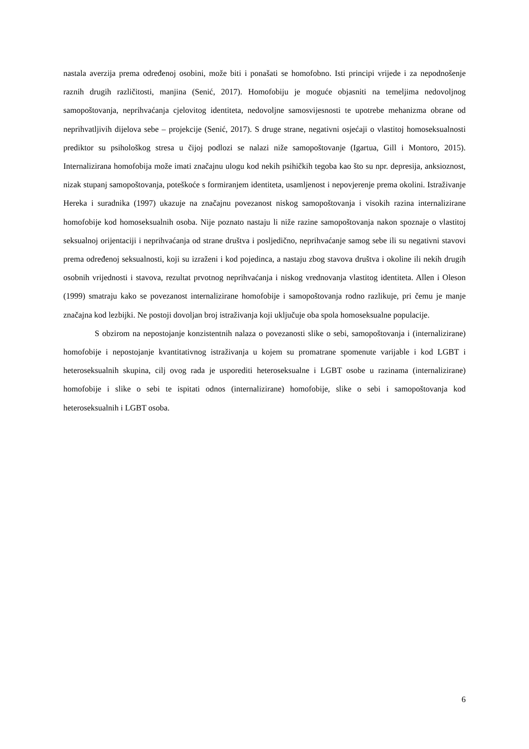nastala averzija prema određenoj osobini, može biti i ponašati se homofobno. Isti principi vrijede i za nepodnošenje raznih drugih različitosti, manjina (Senić, 2017). Homofobiju je moguće objasniti na temeljima nedovoljnog samopoštovanja, neprihvaćanja cjelovitog identiteta, nedovoljne samosvijesnosti te upotrebe mehanizma obrane od neprihvatljivih dijelova sebe – projekcije (Senić, 2017). S druge strane, negativni osjećaji o vlastitoj homoseksualnosti prediktor su psihološkog stresa u čijoj podlozi se nalazi niže samopoštovanje (Igartua, Gill i Montoro, 2015). Internalizirana homofobija može imati značajnu ulogu kod nekih psihičkih tegoba kao što su npr. depresija, anksioznost, nizak stupanj samopoštovanja, poteškoće s formiranjem identiteta, usamljenost i nepovjerenje prema okolini. Istraživanje Hereka i suradnika (1997) ukazuje na značajnu povezanost niskog samopoštovanja i visokih razina internalizirane homofobije kod homoseksualnih osoba. Nije poznato nastaju li niže razine samopoštovanja nakon spoznaje o vlastitoj seksualnoj orijentaciji i neprihvaćanja od strane društva i posljedično, neprihvaćanje samog sebe ili su negativni stavovi prema određenoj seksualnosti, koji su izraženi i kod pojedinca, a nastaju zbog stavova društva i okoline ili nekih drugih osobnih vrijednosti i stavova, rezultat prvotnog neprihvaćanja i niskog vrednovanja vlastitog identiteta. Allen i Oleson (1999) smatraju kako se povezanost internalizirane homofobije i samopoštovanja rodno razlikuje, pri čemu je manje značajna kod lezbijki. Ne postoji dovoljan broj istraživanja koji uključuje oba spola homoseksualne populacije.
S obzirom na nepostojanje konzistentnih nalaza o povezanosti slike o sebi, samopoštovanja i (internalizirane) homofobije i nepostojanje kvantitativnog istraživanja u kojem su promatrane spomenute varijable i kod LGBT i heteroseksualnih skupina, cilj ovog rada je usporediti heteroseksualne i LGBT osobe u razinama (internalizirane) homofobije i slike o sebi te ispitati odnos (internalizirane) homofobije, slike o sebi i samopoštovanja kod heteroseksualnih i LGBT osoba.
6